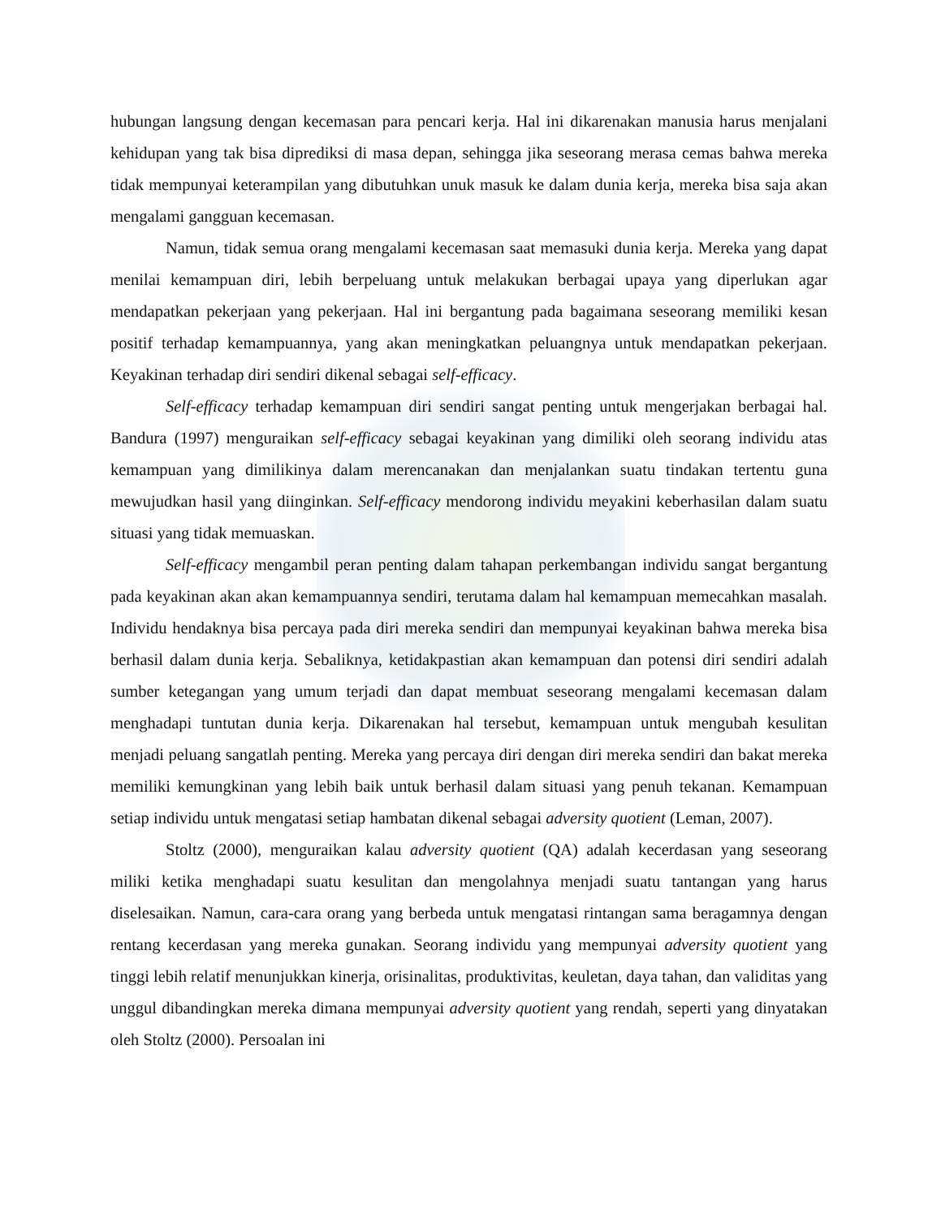hubungan langsung dengan kecemasan para pencari kerja. Hal ini dikarenakan manusia harus menjalani kehidupan yang tak bisa diprediksi di masa depan, sehingga jika seseorang merasa cemas bahwa mereka tidak mempunyai keterampilan yang dibutuhkan unuk masuk ke dalam dunia kerja, mereka bisa saja akan mengalami gangguan kecemasan.
Namun, tidak semua orang mengalami kecemasan saat memasuki dunia kerja. Mereka yang dapat menilai kemampuan diri, lebih berpeluang untuk melakukan berbagai upaya yang diperlukan agar mendapatkan pekerjaan yang pekerjaan. Hal ini bergantung pada bagaimana seseorang memiliki kesan positif terhadap kemampuannya, yang akan meningkatkan peluangnya untuk mendapatkan pekerjaan. Keyakinan terhadap diri sendiri dikenal sebagai self-efficacy.
Self-efficacy terhadap kemampuan diri sendiri sangat penting untuk mengerjakan berbagai hal. Bandura (1997) menguraikan self-efficacy sebagai keyakinan yang dimiliki oleh seorang individu atas kemampuan yang dimilikinya dalam merencanakan dan menjalankan suatu tindakan tertentu guna mewujudkan hasil yang diinginkan. Self-efficacy mendorong individu meyakini keberhasilan dalam suatu situasi yang tidak memuaskan.
Self-efficacy mengambil peran penting dalam tahapan perkembangan individu sangat bergantung pada keyakinan akan akan kemampuannya sendiri, terutama dalam hal kemampuan memecahkan masalah. Individu hendaknya bisa percaya pada diri mereka sendiri dan mempunyai keyakinan bahwa mereka bisa berhasil dalam dunia kerja. Sebaliknya, ketidakpastian akan kemampuan dan potensi diri sendiri adalah sumber ketegangan yang umum terjadi dan dapat membuat seseorang mengalami kecemasan dalam menghadapi tuntutan dunia kerja. Dikarenakan hal tersebut, kemampuan untuk mengubah kesulitan menjadi peluang sangatlah penting. Mereka yang percaya diri dengan diri mereka sendiri dan bakat mereka memiliki kemungkinan yang lebih baik untuk berhasil dalam situasi yang penuh tekanan. Kemampuan setiap individu untuk mengatasi setiap hambatan dikenal sebagai adversity quotient (Leman, 2007).
Stoltz (2000), menguraikan kalau adversity quotient (QA) adalah kecerdasan yang seseorang miliki ketika menghadapi suatu kesulitan dan mengolahnya menjadi suatu tantangan yang harus diselesaikan. Namun, cara-cara orang yang berbeda untuk mengatasi rintangan sama beragamnya dengan rentang kecerdasan yang mereka gunakan. Seorang individu yang mempunyai adversity quotient yang tinggi lebih relatif menunjukkan kinerja, orisinalitas, produktivitas, keuletan, daya tahan, dan validitas yang unggul dibandingkan mereka dimana mempunyai adversity quotient yang rendah, seperti yang dinyatakan oleh Stoltz (2000). Persoalan ini